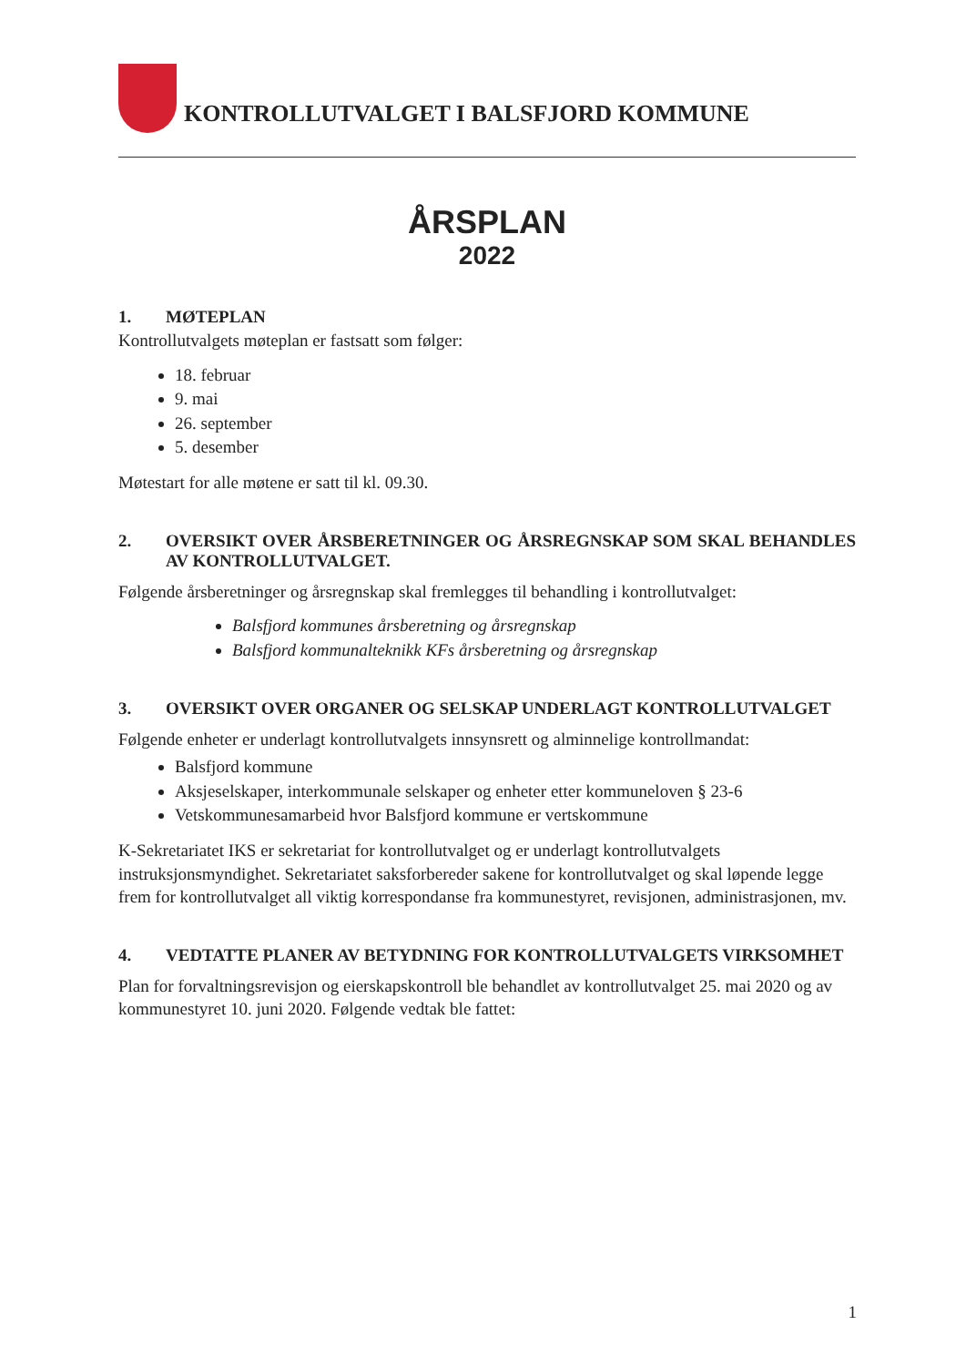KONTROLLUTVALGET I BALSFJORD KOMMUNE
ÅRSPLAN
2022
1. MØTEPLAN
Kontrollutvalgets møteplan er fastsatt som følger:
18. februar
9. mai
26. september
5. desember
Møtestart for alle møtene er satt til kl. 09.30.
2. OVERSIKT OVER ÅRSBERETNINGER OG ÅRSREGNSKAP SOM SKAL BEHANDLES AV KONTROLLUTVALGET.
Følgende årsberetninger og årsregnskap skal fremlegges til behandling i kontrollutvalget:
Balsfjord kommunes årsberetning og årsregnskap
Balsfjord kommunalteknikk KFs årsberetning og årsregnskap
3. OVERSIKT OVER ORGANER OG SELSKAP UNDERLAGT KONTROLLUTVALGET
Følgende enheter er underlagt kontrollutvalgets innsynsrett og alminnelige kontrollmandat:
Balsfjord kommune
Aksjeselskaper, interkommunale selskaper og enheter etter kommuneloven § 23-6
Vetskommunesamarbeid hvor Balsfjord kommune er vertskommune
K-Sekretariatet IKS er sekretariat for kontrollutvalget og er underlagt kontrollutvalgets instruksjonsmyndighet. Sekretariatet saksforbereder sakene for kontrollutvalget og skal løpende legge frem for kontrollutvalget all viktig korrespondanse fra kommunestyret, revisjonen, administrasjonen, mv.
4. VEDTATTE PLANER AV BETYDNING FOR KONTROLLUTVALGETS VIRKSOMHET
Plan for forvaltningsrevisjon og eierskapskontroll ble behandlet av kontrollutvalget 25. mai 2020 og av kommunestyret 10. juni 2020. Følgende vedtak ble fattet:
1